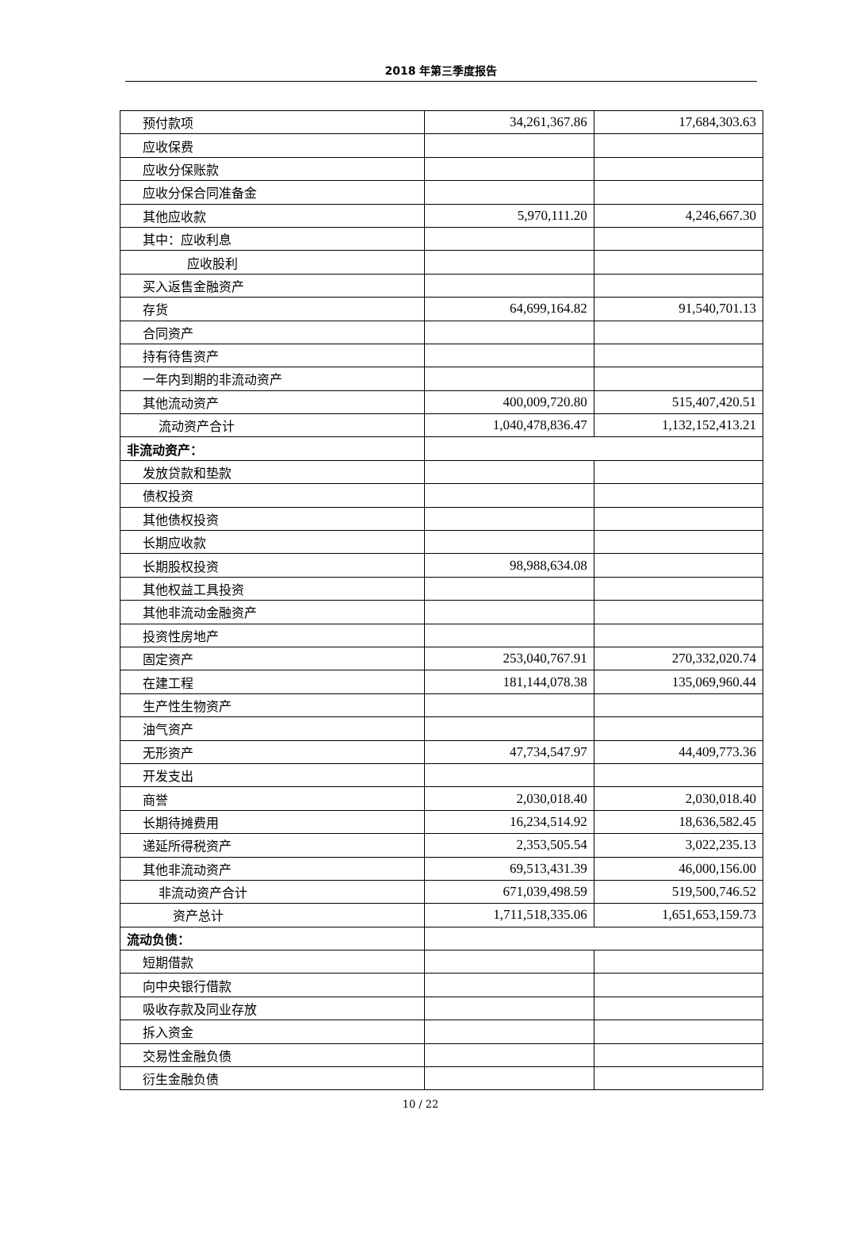2018 年第三季度报告
| 预付款项 | 34,261,367.86 | 17,684,303.63 |
| 应收保费 | | |
| 应收分保账款 | | |
| 应收分保合同准备金 | | |
| 其他应收款 | 5,970,111.20 | 4,246,667.30 |
| 其中：应收利息 | | |
| 应收股利 | | |
| 买入返售金融资产 | | |
| 存货 | 64,699,164.82 | 91,540,701.13 |
| 合同资产 | | |
| 持有待售资产 | | |
| 一年内到期的非流动资产 | | |
| 其他流动资产 | 400,009,720.80 | 515,407,420.51 |
| 流动资产合计 | 1,040,478,836.47 | 1,132,152,413.21 |
| 非流动资产： | | |
| 发放贷款和垫款 | | |
| 债权投资 | | |
| 其他债权投资 | | |
| 长期应收款 | | |
| 长期股权投资 | 98,988,634.08 | |
| 其他权益工具投资 | | |
| 其他非流动金融资产 | | |
| 投资性房地产 | | |
| 固定资产 | 253,040,767.91 | 270,332,020.74 |
| 在建工程 | 181,144,078.38 | 135,069,960.44 |
| 生产性生物资产 | | |
| 油气资产 | | |
| 无形资产 | 47,734,547.97 | 44,409,773.36 |
| 开发支出 | | |
| 商誉 | 2,030,018.40 | 2,030,018.40 |
| 长期待摊费用 | 16,234,514.92 | 18,636,582.45 |
| 递延所得税资产 | 2,353,505.54 | 3,022,235.13 |
| 其他非流动资产 | 69,513,431.39 | 46,000,156.00 |
| 非流动资产合计 | 671,039,498.59 | 519,500,746.52 |
| 资产总计 | 1,711,518,335.06 | 1,651,653,159.73 |
| 流动负债： | | |
| 短期借款 | | |
| 向中央银行借款 | | |
| 吸收存款及同业存放 | | |
| 拆入资金 | | |
| 交易性金融负债 | | |
| 衍生金融负债 | | |
10 / 22